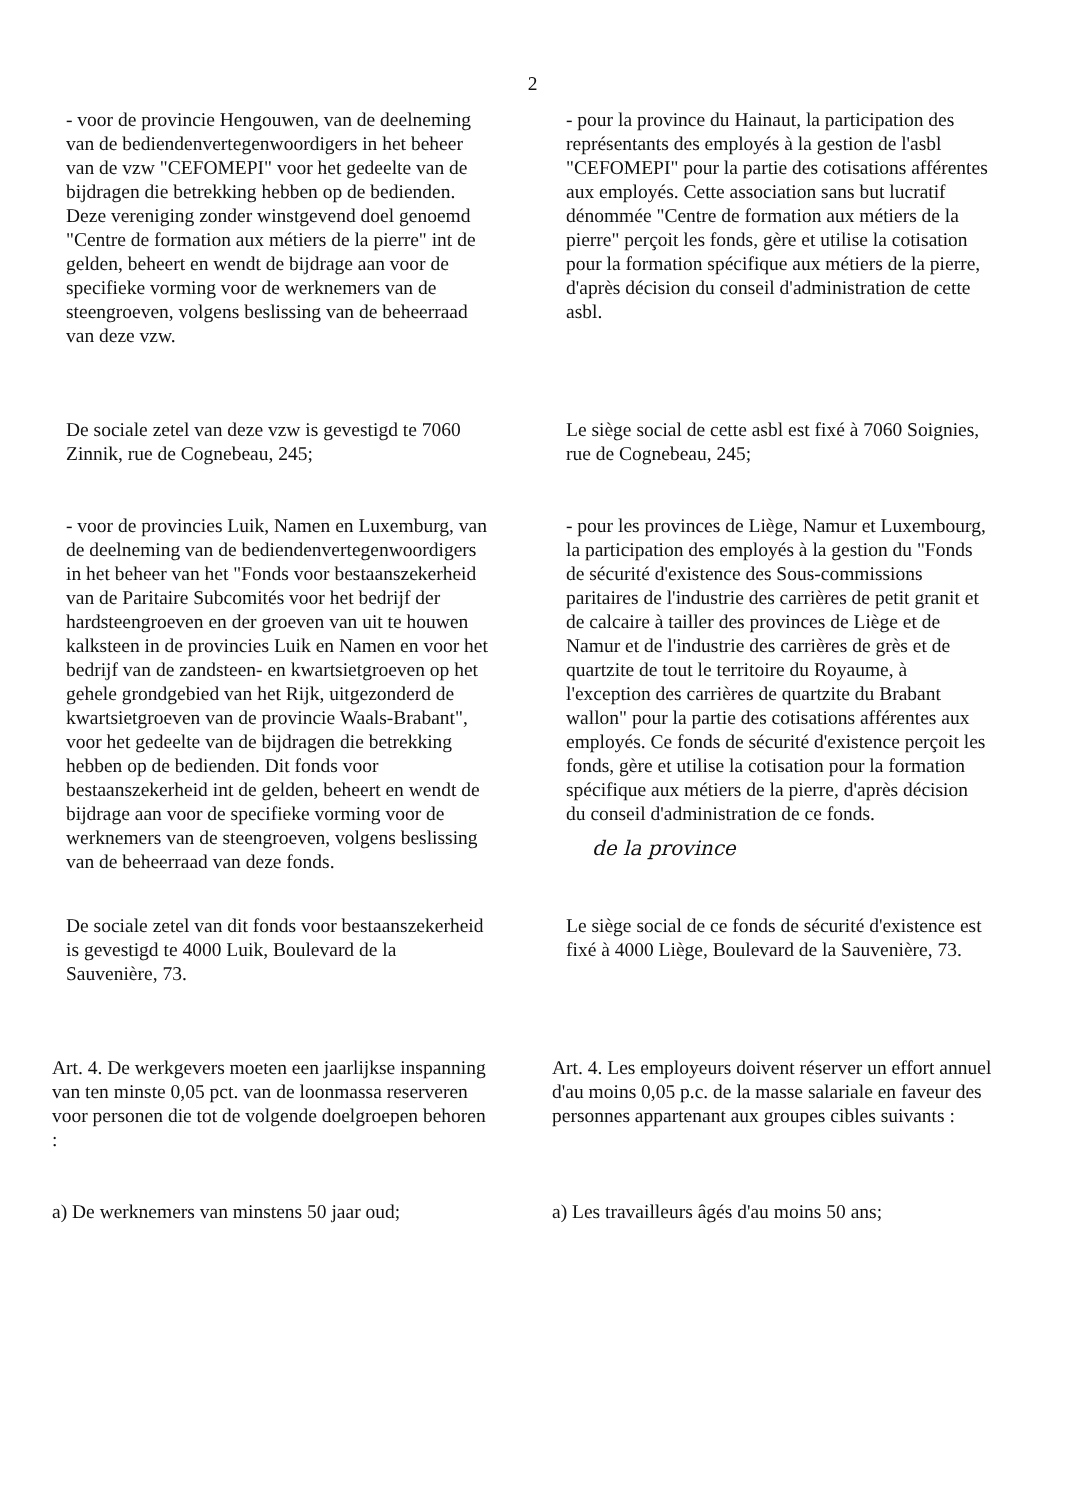2
- voor de provincie Hengouwen, van de deelneming van de bediendenvertegenwoordigers in het beheer van de vzw "CEFOMEPI" voor het gedeelte van de bijdragen die betrekking hebben op de bedienden. Deze vereniging zonder winstgevend doel genoemd "Centre de formation aux métiers de la pierre" int de gelden, beheert en wendt de bijdrage aan voor de specifieke vorming voor de werknemers van de steengroeven, volgens beslissing van de beheerraad van deze vzw.
- pour la province du Hainaut, la participation des représentants des employés à la gestion de l'asbl "CEFOMEPI" pour la partie des cotisations afférentes aux employés. Cette association sans but lucratif dénommée "Centre de formation aux métiers de la pierre" perçoit les fonds, gère et utilise la cotisation pour la formation spécifique aux métiers de la pierre, d'après décision du conseil d'administration de cette asbl.
De sociale zetel van deze vzw is gevestigd te 7060 Zinnik, rue de Cognebeau, 245;
Le siège social de cette asbl est fixé à 7060 Soignies, rue de Cognebeau, 245;
- voor de provincies Luik, Namen en Luxemburg, van de deelneming van de bediendenvertegenwoordigers in het beheer van het "Fonds voor bestaanszekerheid van de Paritaire Subcomités voor het bedrijf der hardsteengroeven en der groeven van uit te houwen kalksteen in de provincies Luik en Namen en voor het bedrijf van de zandsteen- en kwartsietgroeven op het gehele grondgebied van het Rijk, uitgezonderd de kwartsietgroeven van de provincie Waals-Brabant", voor het gedeelte van de bijdragen die betrekking hebben op de bedienden. Dit fonds voor bestaanszekerheid int de gelden, beheert en wendt de bijdrage aan voor de specifieke vorming voor de werknemers van de steengroeven, volgens beslissing van de beheerraad van deze fonds.
- pour les provinces de Liège, Namur et Luxembourg, la participation des employés à la gestion du "Fonds de sécurité d'existence des Sous-commissions paritaires de l'industrie des carrières de petit granit et de calcaire à tailler des provinces de Liège et de Namur et de l'industrie des carrières de grès et de quartzite de tout le territoire du Royaume, à l'exception des carrières de quartzite du Brabant wallon" pour la partie des cotisations afférentes aux employés. Ce fonds de sécurité d'existence perçoit les fonds, gère et utilise la cotisation pour la formation spécifique aux métiers de la pierre, d'après décision du conseil d'administration de ce fonds.
de la province
De sociale zetel van dit fonds voor bestaanszekerheid is gevestigd te 4000 Luik, Boulevard de la Sauvenière, 73.
Le siège social de ce fonds de sécurité d'existence est fixé à 4000 Liège, Boulevard de la Sauvenière, 73.
Art. 4. De werkgevers moeten een jaarlijkse inspanning van ten minste 0,05 pct. van de loonmassa reserveren voor personen die tot de volgende doelgroepen behoren :
Art. 4. Les employeurs doivent réserver un effort annuel d'au moins 0,05 p.c. de la masse salariale en faveur des personnes appartenant aux groupes cibles suivants :
a) De werknemers van minstens 50 jaar oud;
a) Les travailleurs âgés d'au moins 50 ans;